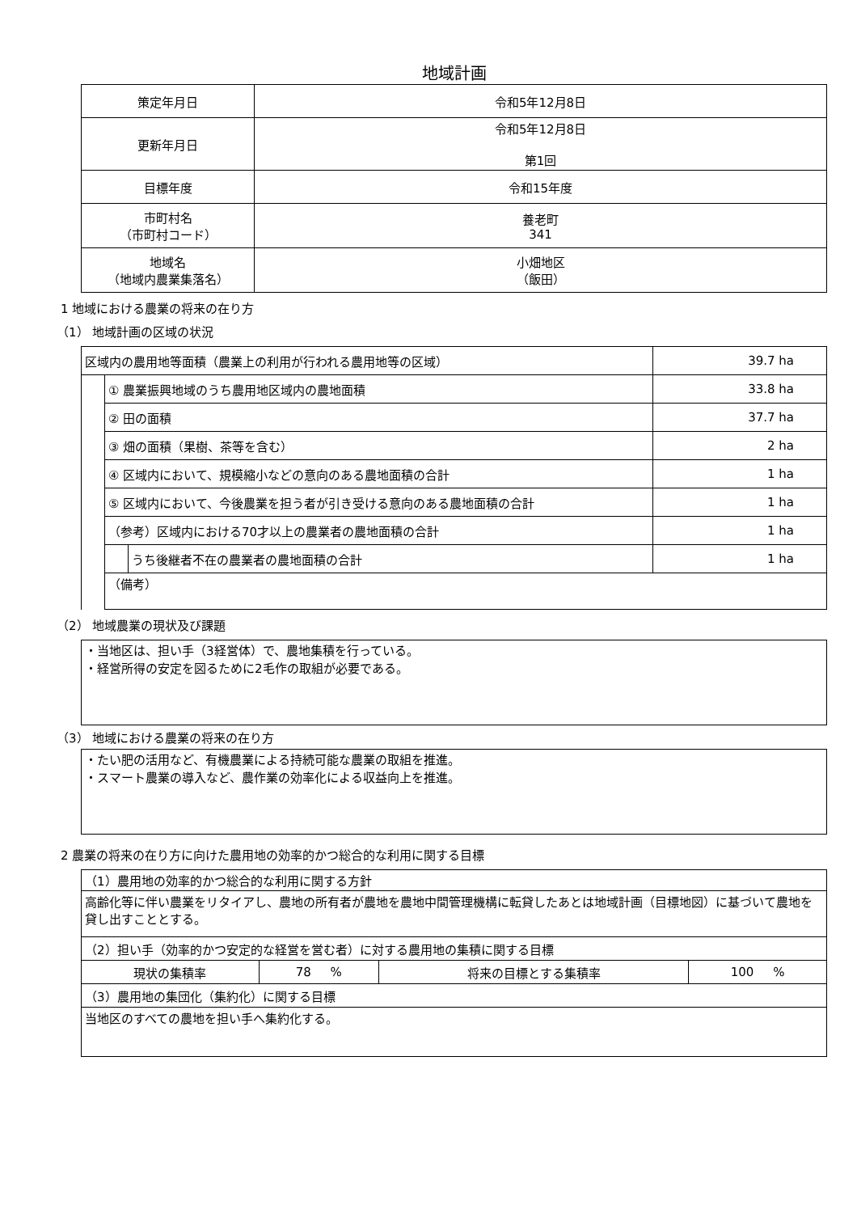地域計画
| 策定年月日 | 令和5年12月8日 |
| 更新年月日 | 令和5年12月8日 第1回 |
| 目標年度 | 令和15年度 |
| 市町村名 （市町村コード） | 養老町 341 |
| 地域名 （地域内農業集落名） | 小畑地区 （飯田） |
1 地域における農業の将来の在り方
（1） 地域計画の区域の状況
| 区域内の農用地等面積（農業上の利用が行われる農用地等の区域） | | | 39.7 ha |
| | ① 農業振興地域のうち農用地区域内の農地面積 | | 33.8 ha |
| | ② 田の面積 | | 37.7 ha |
| | ③ 畑の面積（果樹、茶等を含む） | | 2 ha |
| | ④ 区域内において、規模縮小などの意向のある農地面積の合計 | | 1 ha |
| | ⑤ 区域内において、今後農業を担う者が引き受ける意向のある農地面積の合計 | | 1 ha |
| | （参考）区域内における70才以上の農業者の農地面積の合計 | | 1 ha |
| | | うち後継者不在の農業者の農地面積の合計 | 1 ha |
| | （備考） | | |
（2） 地域農業の現状及び課題
・当地区は、担い手（3経営体）で、農地集積を行っている。
・経営所得の安定を図るために2毛作の取組が必要である。
（3） 地域における農業の将来の在り方
・たい肥の活用など、有機農業による持続可能な農業の取組を推進。
・スマート農業の導入など、農作業の効率化による収益向上を推進。
2 農業の将来の在り方に向けた農用地の効率的かつ総合的な利用に関する目標
| （1）農用地の効率的かつ総合的な利用に関する方針 | | | |
| 高齢化等に伴い農業をリタイアし、農地の所有者が農地を農地中間管理機構に転貸したあとは地域計画（目標地図）に基づいて農地を貸し出すこととする。 | | | |
| （2）担い手（効率的かつ安定的な経営を営む者）に対する農用地の集積に関する目標 | | | |
| 現状の集積率 | 78 % | 将来の目標とする集積率 | 100 % |
| （3）農用地の集団化（集約化）に関する目標 | | | |
| 当地区のすべての農地を担い手へ集約化する。 | | | |